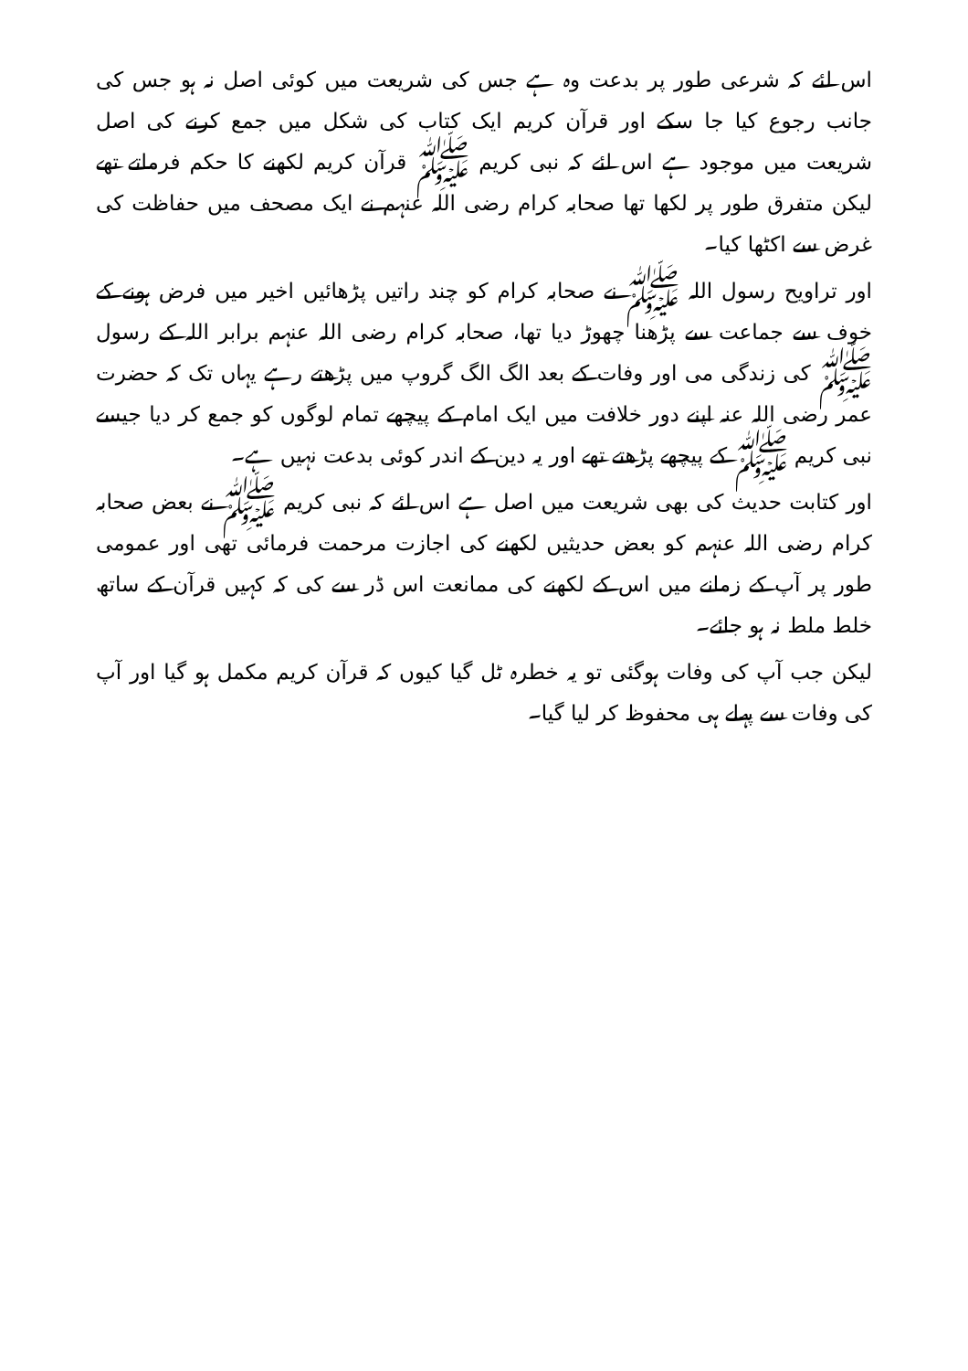اس لئے کہ شرعی طور پر بدعت وہ ہے جس کی شریعت میں کوئی اصل نہ ہو جس کی جانب رجوع کیا جا سکے اور قرآن کریم ایک کتاب کی شکل میں جمع کرنے کی اصل شریعت میں موجود ہے اس لئے کہ نبی کریم ﷺ قرآن کریم لکھنے کا حکم فرماتے تھے لیکن متفرق طور پر لکھا تھا صحابہ کرام رضی اللہ عنہم نے ایک مصحف میں حفاظت کی غرض سے اکٹھا کیا۔
اور تراویح رسول اللہ ﷺ نے صحابہ کرام کو چند راتیں پڑھائیں اخیر میں فرض ہونے کے خوف سے جماعت سے پڑھنا چھوڑ دیا تھا، صحابہ کرام رضی اللہ عنہم برابر اللہ کے رسول ﷺ کی زندگی می اور وفات کے بعد الگ الگ گروپ میں پڑھتے رہے یہاں تک کہ حضرت عمر رضی اللہ عنہ اپنے دور خلافت میں ایک امام کے پیچھے تمام لوگوں کو جمع کر دیا جیسے نبی کریم ﷺ کے پیچھے پڑھتے تھے اور یہ دین کے اندر کوئی بدعت نہیں ہے۔
اور کتابت حدیث کی بھی شریعت میں اصل ہے اس لئے کہ نبی کریم ﷺ نے بعض صحابہ کرام رضی اللہ عنہم کو بعض حدیثیں لکھنے کی اجازت مرحمت فرمائی تھی اور عمومی طور پر آپ کے زمانے میں اس کے لکھنے کی ممانعت اس ڈر سے کی کہ کہیں قرآن کے ساتھ خلط ملط نہ ہو جائے۔
لیکن جب آپ کی وفات ہوگئی تو یہ خطرہ ٹل گیا کیوں کہ قرآن کریم مکمل ہو گیا اور آپ کی وفات سے پہلے ہی محفوظ کر لیا گیا۔